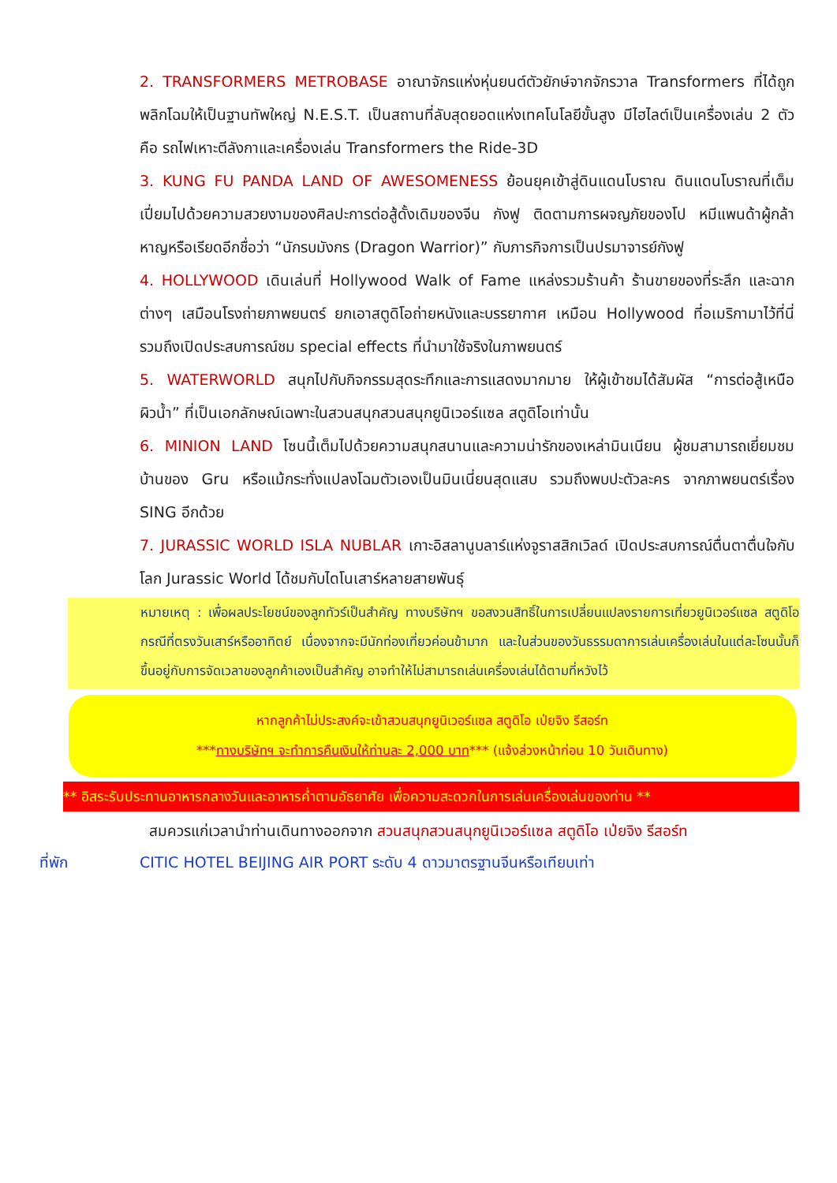2. TRANSFORMERS METROBASE อาณาจักรแห่งหุ่นยนต์ตัวยักษ์จากจักรวาล Transformers ที่ได้ถูกพลิกโฉมให้เป็นฐานทัพใหญ่ N.E.S.T. เป็นสถานที่ลับสุดยอดแห่งเทคโนโลยีขั้นสูง มีไฮไลต์เป็นเครื่องเล่น 2 ตัว คือ รถไฟเหาะตีลังกาและเครื่องเล่น Transformers the Ride-3D
3. KUNG FU PANDA LAND OF AWESOMENESS ย้อนยุคเข้าสู่ดินแดนโบราณ ดินแดนโบราณที่เต็มเปี่ยมไปด้วยความสวยงามของศิลปะการต่อสู้ดั้งเดิมของจีน กังฟู ติดตามการผจญภัยของโป หมีแพนด้าผู้กล้าหาญหรือเรียดอีกชื่อว่า “นักรบมังกร (Dragon Warrior)” กับภารกิจการเป็นปรมาจารย์กังฟู
4. HOLLYWOOD เดินเล่นที่ Hollywood Walk of Fame แหล่งรวมร้านค้า ร้านขายของที่ระลึก และฉากต่างๆ เสมือนโรงถ่ายภาพยนตร์ ยกเอาสตูดิโอถ่ายหนังและบรรยากาศ เหมือน Hollywood ที่อเมริกามาไว้ที่นี่ รวมถึงเปิดประสบการณ์ชม special effects ที่นำมาใช้จริงในภาพยนตร์
5. WATERWORLD สนุกไปกับกิจกรรมสุดระทึกและการแสดงมากมาย ให้ผู้เข้าชมได้สัมผัส “การต่อสู้เหนือผิวน้ำ” ที่เป็นเอกลักษณ์เฉพาะในสวนสนุกสวนสนุกยูนิเวอร์แซล สตูดิโอเท่านั้น
6. MINION LAND โซนนี้เต็มไปด้วยความสนุกสนานและความน่ารักของเหล่ามินเนียน ผู้ชมสามารถเยี่ยมชมบ้านของ Gru หรือแม้กระทั่งแปลงโฉมตัวเองเป็นมินเนี่ยนสุดแสบ รวมถึงพบปะตัวละคร จากภาพยนตร์เรื่อง SING อีกด้วย
7. JURASSIC WORLD ISLA NUBLAR เกาะอิสลานูบลาร์แห่งจูราสสิกเวิลด์ เปิดประสบการณ์ตื่นตาตื่นใจกับโลก Jurassic World ได้ชมกับไดโนเสาร์หลายสายพันธุ์
หมายเหตุ : เพื่อผลประโยชน์ของลูกทัวร์เป็นสำคัญ ทางบริษัทฯ ขอสงวนสิทธิ์ในการเปลี่ยนแปลงรายการเที่ยวยูนิเวอร์แซล สตูดิโอ กรณีที่ตรงวันเสาร์หรืออาทิตย์ เนื่องจากจะมีนักท่องเที่ยวค่อนข้ามาก และในส่วนของวันธรรมดาการเล่นเครื่องเล่นในแต่ละโซนนั้นก็ขึ้นอยู่กับการจัดเวลาของลูกค้าเองเป็นสำคัญ อาจทำให้ไม่สามารถเล่นเครื่องเล่นได้ตามที่หวังไว้
หากลูกค้าไม่ประสงค์จะเข้าสวนสนุกยูนิเวอร์แซล สตูดิโอ เป่ยจิง รีสอร์ท
***ทางบริษัทฯ จะทำการคืนเงินให้ท่านละ 2,000 บาท*** (แจ้งล่วงหน้าก่อน 10 วันเดินทาง)
** อิสระรับประทานอาหารกลางวันและอาหารค่ำตามอัธยาศัย เพื่อความสะดวกในการเล่นเครื่องเล่นของท่าน **
สมควรแก่เวลานำท่านเดินทางออกจาก สวนสนุกสวนสนุกยูนิเวอร์แซล สตูดิโอ เป่ยจิง รีสอร์ท
ที่พัก CITIC HOTEL BEIJING AIR PORT ระดับ 4 ดาวมาตรฐานจีนหรือเทียบเท่า